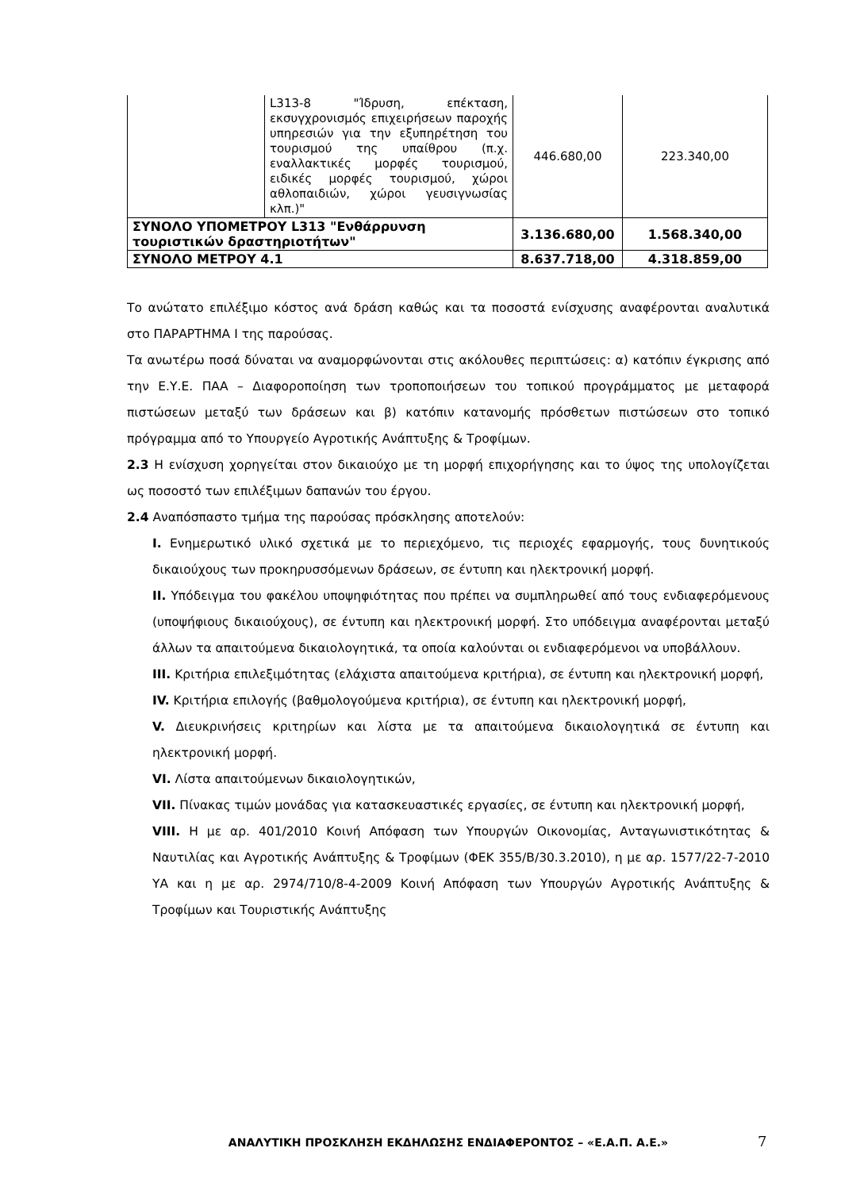| | L313-8 "Ίδρυση, επέκταση, εκσυγχρονισμός επιχειρήσεων παροχής υπηρεσιών για την εξυπηρέτηση του τουρισμού της υπαίθρου (π.χ. εναλλακτικές μορφές τουρισμού, ειδικές μορφές τουρισμού, χώροι αθλοπαιδιών, χώροι γευσιγνωσίας κλπ.)" | 446.680,00 | 223.340,00 |
| ΣΥΝΟΛΟ ΥΠΟΜΕΤΡΟΥ L313 "Ενθάρρυνση τουριστικών δραστηριοτήτων" | | 3.136.680,00 | 1.568.340,00 |
| ΣΥΝΟΛΟ ΜΕΤΡΟΥ 4.1 | | 8.637.718,00 | 4.318.859,00 |
Το ανώτατο επιλέξιμο κόστος ανά δράση καθώς και τα ποσοστά ενίσχυσης αναφέρονται αναλυτικά στο ΠΑΡΑΡΤΗΜΑ Ι της παρούσας.
Τα ανωτέρω ποσά δύναται να αναμορφώνονται στις ακόλουθες περιπτώσεις: α) κατόπιν έγκρισης από την Ε.Υ.Ε. ΠΑΑ – Διαφοροποίηση των τροποποιήσεων του τοπικού προγράμματος με μεταφορά πιστώσεων μεταξύ των δράσεων και β) κατόπιν κατανομής πρόσθετων πιστώσεων στο τοπικό πρόγραμμα από το Υπουργείο Αγροτικής Ανάπτυξης & Τροφίμων.
2.3 Η ενίσχυση χορηγείται στον δικαιούχο με τη μορφή επιχορήγησης και το ύψος της υπολογίζεται ως ποσοστό των επιλέξιμων δαπανών του έργου.
2.4 Αναπόσπαστο τμήμα της παρούσας πρόσκλησης αποτελούν:
Ι. Ενημερωτικό υλικό σχετικά με το περιεχόμενο, τις περιοχές εφαρμογής, τους δυνητικούς δικαιούχους των προκηρυσσόμενων δράσεων, σε έντυπη και ηλεκτρονική μορφή.
ΙΙ. Υπόδειγμα του φακέλου υποψηφιότητας που πρέπει να συμπληρωθεί από τους ενδιαφερόμενους (υποψήφιους δικαιούχους), σε έντυπη και ηλεκτρονική μορφή. Στο υπόδειγμα αναφέρονται μεταξύ άλλων τα απαιτούμενα δικαιολογητικά, τα οποία καλούνται οι ενδιαφερόμενοι να υποβάλλουν.
ΙΙΙ. Κριτήρια επιλεξιμότητας (ελάχιστα απαιτούμενα κριτήρια), σε έντυπη και ηλεκτρονική μορφή,
ΙV. Κριτήρια επιλογής (βαθμολογούμενα κριτήρια), σε έντυπη και ηλεκτρονική μορφή,
V. Διευκρινήσεις κριτηρίων και λίστα με τα απαιτούμενα δικαιολογητικά σε έντυπη και ηλεκτρονική μορφή.
VI. Λίστα απαιτούμενων δικαιολογητικών,
VII. Πίνακας τιμών μονάδας για κατασκευαστικές εργασίες, σε έντυπη και ηλεκτρονική μορφή,
VIII. Η με αρ. 401/2010 Κοινή Απόφαση των Υπουργών Οικονομίας, Ανταγωνιστικότητας & Ναυτιλίας και Αγροτικής Ανάπτυξης & Τροφίμων (ΦΕΚ 355/Β/30.3.2010), η με αρ. 1577/22-7-2010 ΥΑ και η με αρ. 2974/710/8-4-2009 Κοινή Απόφαση των Υπουργών Αγροτικής Ανάπτυξης & Τροφίμων και Τουριστικής Ανάπτυξης
ΑΝΑΛΥΤΙΚΗ ΠΡΟΣΚΛΗΣΗ ΕΚΔΗΛΩΣΗΣ ΕΝΔΙΑΦΕΡΟΝΤΟΣ – «Ε.Α.Π. Α.Ε.» 7